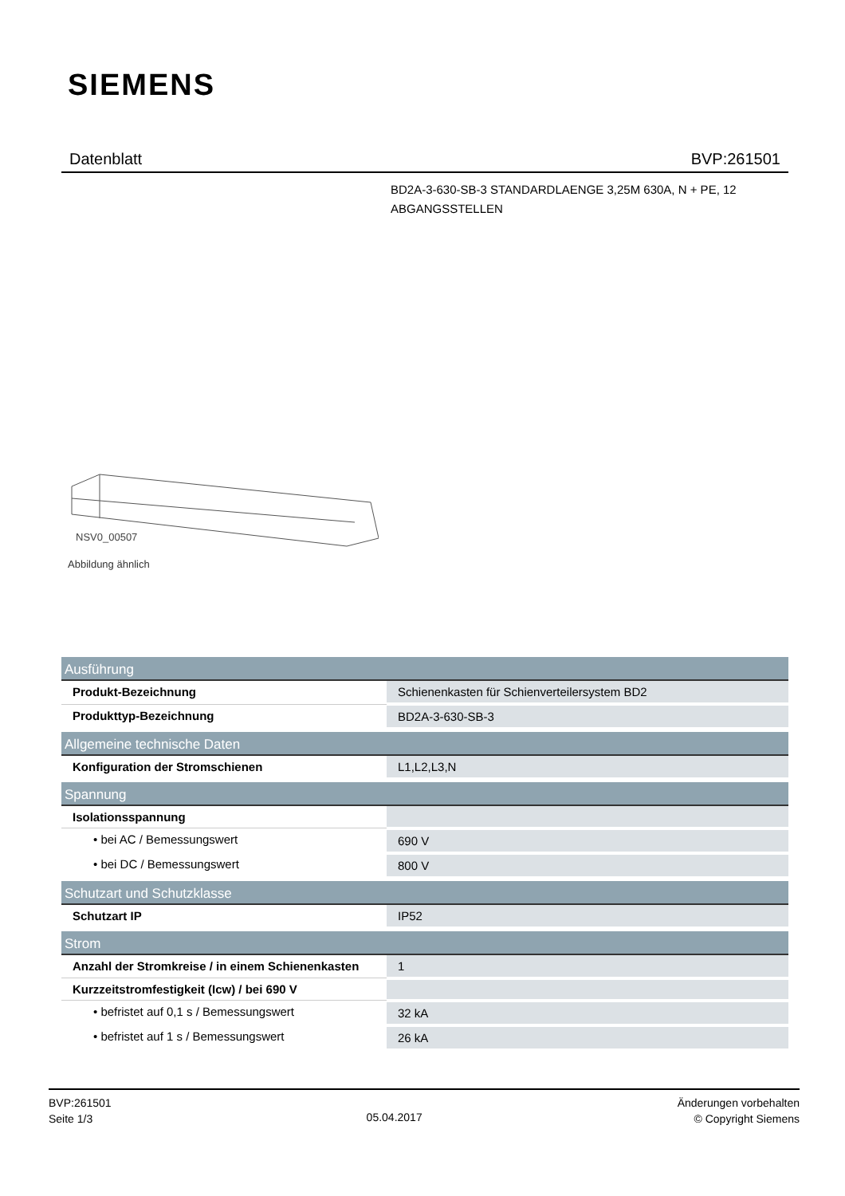SIEMENS
Datenblatt BVP:261501
BD2A-3-630-SB-3 STANDARDLAENGE 3,25M 630A, N + PE, 12 ABGANGSSTELLEN
NSV0_00507
Abbildung ähnlich
| Ausführung | |
| --- | --- |
| Produkt-Bezeichnung | Schienenkasten für Schienverteilersystem BD2 |
| Produkttyp-Bezeichnung | BD2A-3-630-SB-3 |
| Allgemeine technische Daten | |
| Konfiguration der Stromschienen | L1,L2,L3,N |
| Spannung | |
| Isolationsspannung | |
| • bei AC / Bemessungswert | 690 V |
| • bei DC / Bemessungswert | 800 V |
| Schutzart und Schutzklasse | |
| Schutzart IP | IP52 |
| Strom | |
| Anzahl der Stromkreise / in einem Schienenkasten | 1 |
| Kurzzeitstromfestigkeit (Icw) / bei 690 V | |
| • befristet auf 0,1 s / Bemessungswert | 32 kA |
| • befristet auf 1 s / Bemessungswert | 26 kA |
BVP:261501
Seite 1/3
05.04.2017
Änderungen vorbehalten
© Copyright Siemens